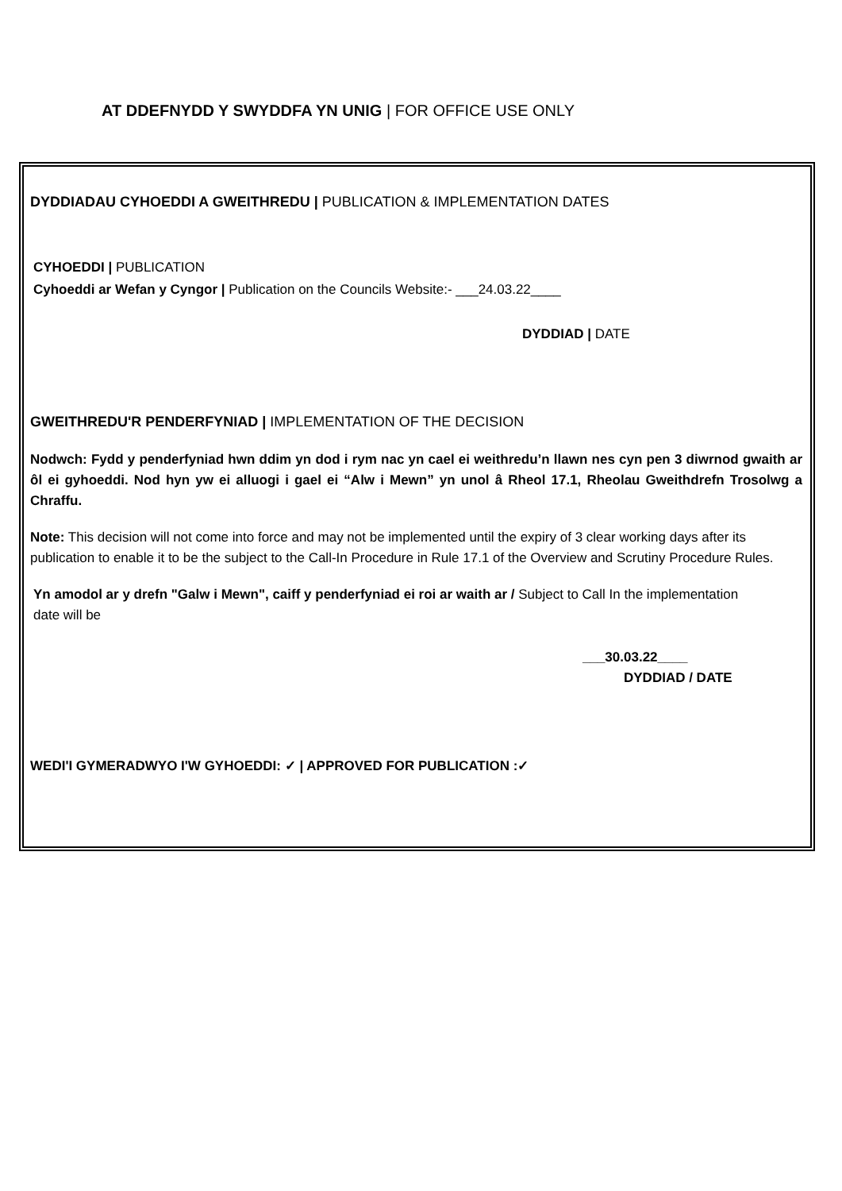AT DDEFNYDD Y SWYDDFA YN UNIG | FOR OFFICE USE ONLY
DYDDIADAU CYHOEDDI A GWEITHREDU | PUBLICATION & IMPLEMENTATION DATES
CYHOEDDI | PUBLICATION
Cyhoeddi ar Wefan y Cyngor | Publication on the Councils Website:- ___24.03.22____
DYDDIAD | DATE
GWEITHREDU'R PENDERFYNIAD | IMPLEMENTATION OF THE DECISION
Nodwch: Fydd y penderfyniad hwn ddim yn dod i rym nac yn cael ei weithredu’n llawn nes cyn pen 3 diwrnod gwaith ar ôl ei gyhoeddi. Nod hyn yw ei alluogi i gael ei “Alw i Mewn” yn unol â Rheol 17.1, Rheolau Gweithdrefn Trosolwg a Chraffu.
Note: This decision will not come into force and may not be implemented until the expiry of 3 clear working days after its publication to enable it to be the subject to the Call-In Procedure in Rule 17.1 of the Overview and Scrutiny Procedure Rules.
Yn amodol ar y drefn "Galw i Mewn", caiff y penderfyniad ei roi ar waith ar / Subject to Call In the implementation date will be
___30.03.22____
DYDDIAD / DATE
WEDI'I GYMERADWYO I'W GYHOEDDI: ✓ | APPROVED FOR PUBLICATION :✓